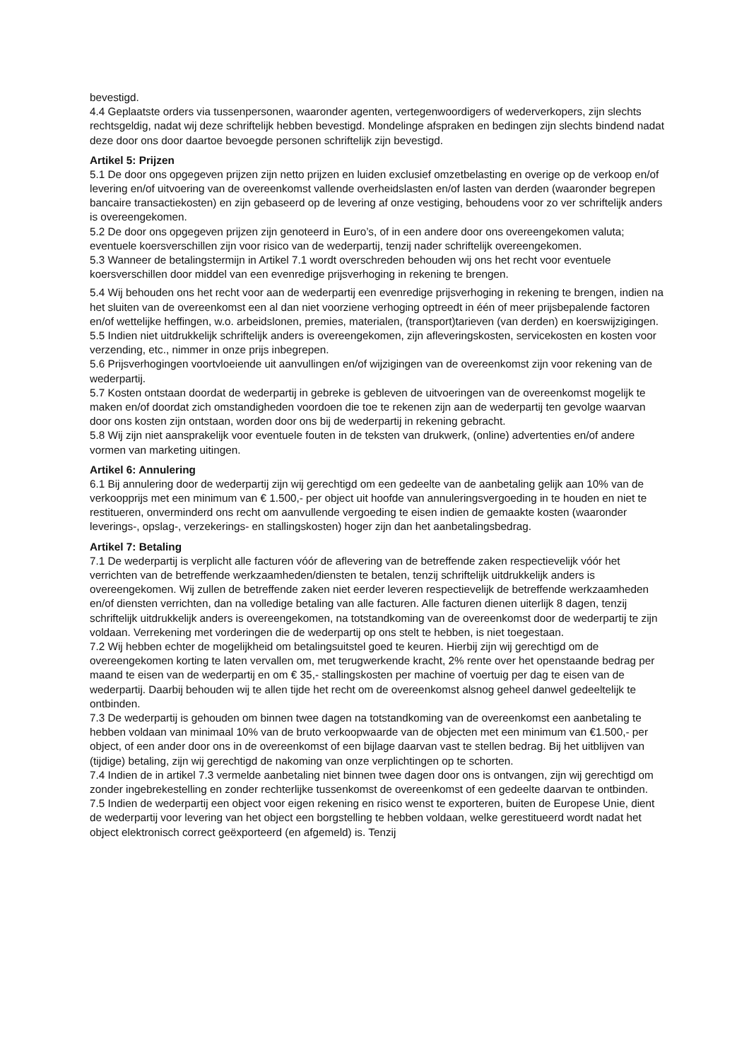bevestigd.
4.4 Geplaatste orders via tussenpersonen, waaronder agenten, vertegenwoordigers of wederverkopers, zijn slechts rechtsgeldig, nadat wij deze schriftelijk hebben bevestigd. Mondelinge afspraken en bedingen zijn slechts bindend nadat deze door ons door daartoe bevoegde personen schriftelijk zijn bevestigd.
Artikel 5: Prijzen
5.1 De door ons opgegeven prijzen zijn netto prijzen en luiden exclusief omzetbelasting en overige op de verkoop en/of levering en/of uitvoering van de overeenkomst vallende overheidslasten en/of lasten van derden (waaronder begrepen bancaire transactiekosten) en zijn gebaseerd op de levering af onze vestiging, behoudens voor zo ver schriftelijk anders is overeengekomen.
5.2 De door ons opgegeven prijzen zijn genoteerd in Euro’s, of in een andere door ons overeengekomen valuta; eventuele koersverschillen zijn voor risico van de wederpartij, tenzij nader schriftelijk overeengekomen.
5.3 Wanneer de betalingstermijn in Artikel 7.1 wordt overschreden behouden wij ons het recht voor eventuele koersverschillen door middel van een evenredige prijsverhoging in rekening te brengen.
5.4 Wij behouden ons het recht voor aan de wederpartij een evenredige prijsverhoging in rekening te brengen, indien na het sluiten van de overeenkomst een al dan niet voorziene verhoging optreedt in één of meer prijsbepalende factoren en/of wettelijke heffingen, w.o. arbeidslonen, premies, materialen, (transport)tarieven (van derden) en koerswijzigingen.
5.5 Indien niet uitdrukkelijk schriftelijk anders is overeengekomen, zijn afleveringskosten, servicekosten en kosten voor verzending, etc., nimmer in onze prijs inbegrepen.
5.6 Prijsverhogingen voortvloeiende uit aanvullingen en/of wijzigingen van de overeenkomst zijn voor rekening van de wederpartij.
5.7 Kosten ontstaan doordat de wederpartij in gebreke is gebleven de uitvoeringen van de overeenkomst mogelijk te maken en/of doordat zich omstandigheden voordoen die toe te rekenen zijn aan de wederpartij ten gevolge waarvan door ons kosten zijn ontstaan, worden door ons bij de wederpartij in rekening gebracht.
5.8 Wij zijn niet aansprakelijk voor eventuele fouten in de teksten van drukwerk, (online) advertenties en/of andere vormen van marketing uitingen.
Artikel 6: Annulering
6.1 Bij annulering door de wederpartij zijn wij gerechtigd om een gedeelte van de aanbetaling gelijk aan 10% van de verkoopprijs met een minimum van € 1.500,- per object uit hoofde van annuleringsvergoeding in te houden en niet te restitueren, onverminderd ons recht om aanvullende vergoeding te eisen indien de gemaakte kosten (waaronder leverings-, opslag-, verzekerings- en stallingskosten) hoger zijn dan het aanbetalingsbedrag.
Artikel 7: Betaling
7.1 De wederpartij is verplicht alle facturen vóór de aflevering van de betreffende zaken respectievelijk vóór het verrichten van de betreffende werkzaamheden/diensten te betalen, tenzij schriftelijk uitdrukkelijk anders is overeengekomen. Wij zullen de betreffende zaken niet eerder leveren respectievelijk de betreffende werkzaamheden en/of diensten verrichten, dan na volledige betaling van alle facturen. Alle facturen dienen uiterlijk 8 dagen, tenzij schriftelijk uitdrukkelijk anders is overeengekomen, na totstandkoming van de overeenkomst door de wederpartij te zijn voldaan. Verrekening met vorderingen die de wederpartij op ons stelt te hebben, is niet toegestaan.
7.2 Wij hebben echter de mogelijkheid om betalingsuitstel goed te keuren. Hierbij zijn wij gerechtigd om de overeengekomen korting te laten vervallen om, met terugwerkende kracht, 2% rente over het openstaande bedrag per maand te eisen van de wederpartij en om € 35,- stallingskosten per machine of voertuig per dag te eisen van de wederpartij. Daarbij behouden wij te allen tijde het recht om de overeenkomst alsnog geheel danwel gedeeltelijk te ontbinden.
7.3 De wederpartij is gehouden om binnen twee dagen na totstandkoming van de overeenkomst een aanbetaling te hebben voldaan van minimaal 10% van de bruto verkoopwaarde van de objecten met een minimum van €1.500,- per object, of een ander door ons in de overeenkomst of een bijlage daarvan vast te stellen bedrag. Bij het uitblijven van (tijdige) betaling, zijn wij gerechtigd de nakoming van onze verplichtingen op te schorten.
7.4 Indien de in artikel 7.3 vermelde aanbetaling niet binnen twee dagen door ons is ontvangen, zijn wij gerechtigd om zonder ingebrekestelling en zonder rechterlijke tussenkomst de overeenkomst of een gedeelte daarvan te ontbinden.
7.5 Indien de wederpartij een object voor eigen rekening en risico wenst te exporteren, buiten de Europese Unie, dient de wederpartij voor levering van het object een borgstelling te hebben voldaan, welke gerestitueerd wordt nadat het object elektronisch correct geëxporteerd (en afgemeld) is. Tenzij